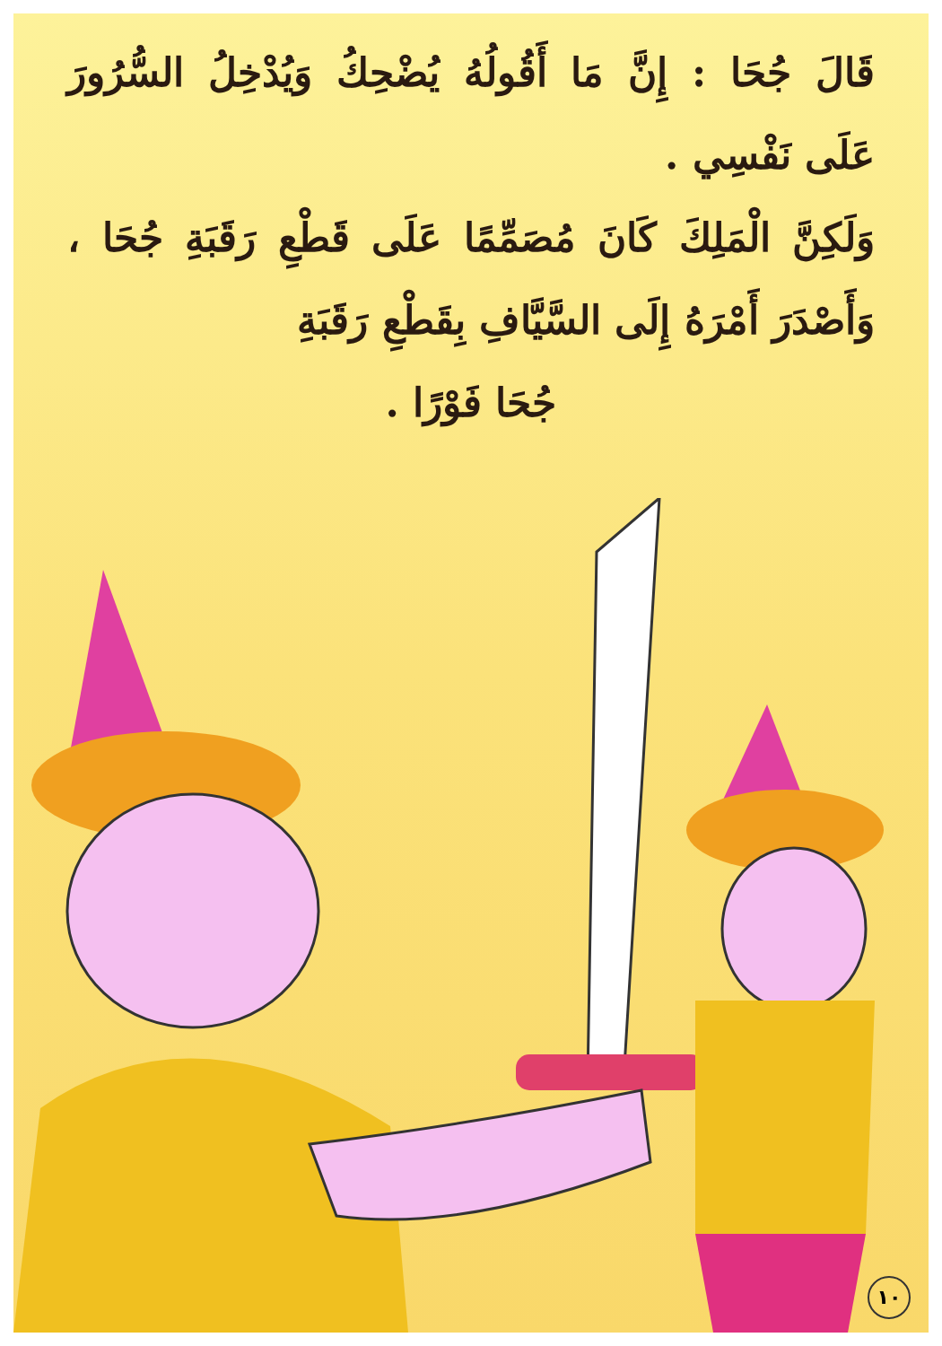قَالَ جُحَا : إِنَّ مَا أَقُولُهُ يُضْحِكُ وَيُدْخِلُ السُّرُورَ عَلَى نَفْسِي .
وَلَكِنَّ الْمَلِكَ كَانَ مُصَمِّمًا عَلَى قَطْعِ رَقَبَةِ جُحَا ، وَأَصْدَرَ أَمْرَهُ إِلَى السَّيَّافِ بِقَطْعِ رَقَبَةِ
جُحَا فَوْرًا .
١٠